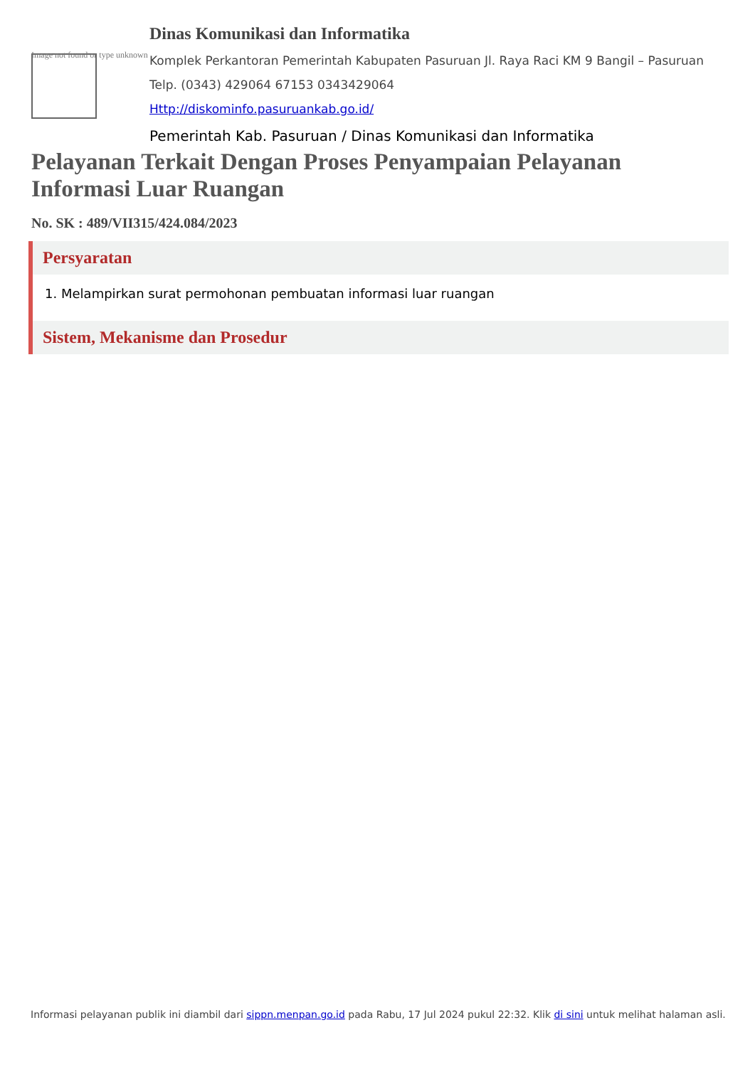Image not found or type unknown
Dinas Komunikasi dan Informatika
Komplek Perkantoran Pemerintah Kabupaten Pasuruan Jl. Raya Raci KM 9 Bangil – Pasuruan
Telp. (0343) 429064 67153 0343429064
Http://diskominfo.pasuruankab.go.id/
Pemerintah Kab. Pasuruan / Dinas Komunikasi dan Informatika
Pelayanan Terkait Dengan Proses Penyampaian Pelayanan Informasi Luar Ruangan
No. SK : 489/VII315/424.084/2023
Persyaratan
1. Melampirkan surat permohonan pembuatan informasi luar ruangan
Sistem, Mekanisme dan Prosedur
Informasi pelayanan publik ini diambil dari sippn.menpan.go.id pada Rabu, 17 Jul 2024 pukul 22:32. Klik di sini untuk melihat halaman asli.